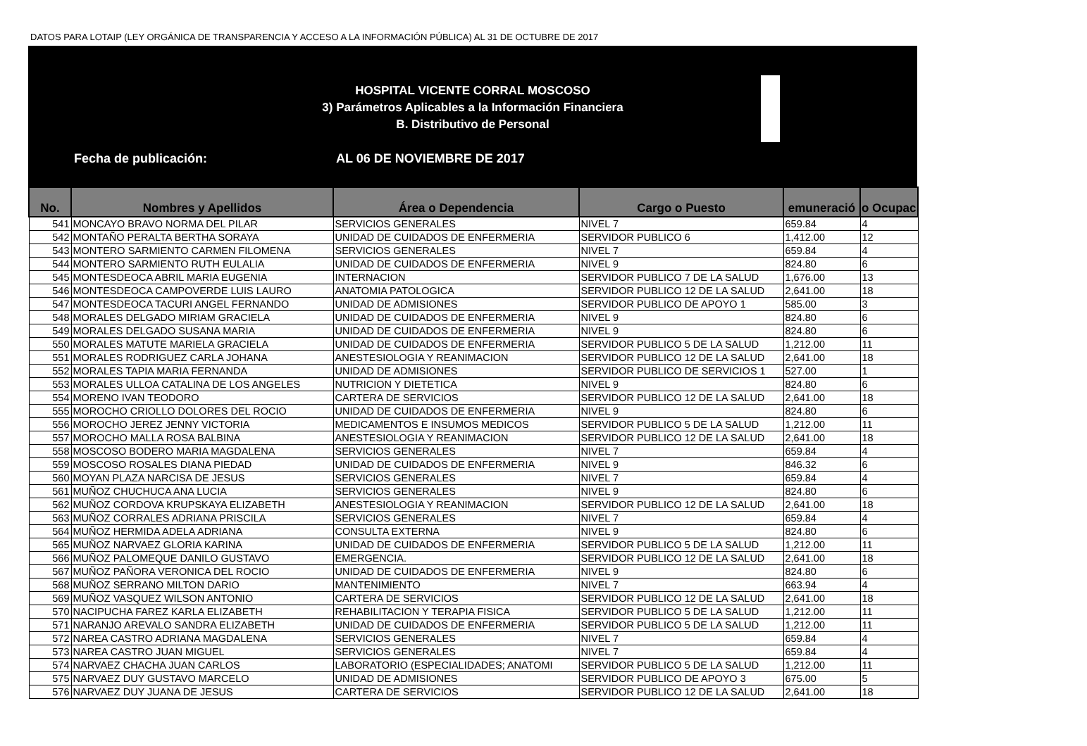DATOS PARA LOTAIP (LEY ORGÁNICA DE TRANSPARENCIA Y ACCESO A LA INFORMACIÓN PÚBLICA) AL 31 DE OCTUBRE DE 2017
HOSPITAL VICENTE CORRAL MOSCOSO
3) Parámetros Aplicables a la Información Financiera
B. Distributivo de Personal
Fecha de publicación: AL 06 DE NOVIEMBRE DE 2017
| No. | Nombres y Apellidos | Área o Dependencia | Cargo o Puesto | emuneració | o Ocupac |
| --- | --- | --- | --- | --- | --- |
| 541 | MONCAYO BRAVO NORMA DEL PILAR | SERVICIOS GENERALES | NIVEL 7 | 659.84 | 4 |
| 542 | MONTAÑO PERALTA BERTHA SORAYA | UNIDAD DE CUIDADOS DE ENFERMERIA | SERVIDOR PUBLICO 6 | 1,412.00 | 12 |
| 543 | MONTERO SARMIENTO CARMEN FILOMENA | SERVICIOS GENERALES | NIVEL 7 | 659.84 | 4 |
| 544 | MONTERO SARMIENTO RUTH EULALIA | UNIDAD DE CUIDADOS DE ENFERMERIA | NIVEL 9 | 824.80 | 6 |
| 545 | MONTESDEOCA ABRIL MARIA EUGENIA | INTERNACION | SERVIDOR PUBLICO 7 DE LA SALUD | 1,676.00 | 13 |
| 546 | MONTESDEOCA CAMPOVERDE LUIS LAURO | ANATOMIA PATOLOGICA | SERVIDOR PUBLICO 12 DE LA SALUD | 2,641.00 | 18 |
| 547 | MONTESDEOCA TACURI ANGEL FERNANDO | UNIDAD DE ADMISIONES | SERVIDOR PUBLICO DE APOYO 1 | 585.00 | 3 |
| 548 | MORALES DELGADO MIRIAM GRACIELA | UNIDAD DE CUIDADOS DE ENFERMERIA | NIVEL 9 | 824.80 | 6 |
| 549 | MORALES DELGADO SUSANA MARIA | UNIDAD DE CUIDADOS DE ENFERMERIA | NIVEL 9 | 824.80 | 6 |
| 550 | MORALES MATUTE MARIELA GRACIELA | UNIDAD DE CUIDADOS DE ENFERMERIA | SERVIDOR PUBLICO 5 DE LA SALUD | 1,212.00 | 11 |
| 551 | MORALES RODRIGUEZ CARLA JOHANA | ANESTESIOLOGIA Y REANIMACION | SERVIDOR PUBLICO 12 DE LA SALUD | 2,641.00 | 18 |
| 552 | MORALES TAPIA MARIA FERNANDA | UNIDAD DE ADMISIONES | SERVIDOR PUBLICO DE SERVICIOS 1 | 527.00 | 1 |
| 553 | MORALES ULLOA CATALINA DE LOS ANGELES | NUTRICION Y DIETETICA | NIVEL 9 | 824.80 | 6 |
| 554 | MORENO IVAN TEODORO | CARTERA DE SERVICIOS | SERVIDOR PUBLICO 12 DE LA SALUD | 2,641.00 | 18 |
| 555 | MOROCHO CRIOLLO DOLORES DEL ROCIO | UNIDAD DE CUIDADOS DE ENFERMERIA | NIVEL 9 | 824.80 | 6 |
| 556 | MOROCHO JEREZ JENNY VICTORIA | MEDICAMENTOS E INSUMOS MEDICOS | SERVIDOR PUBLICO 5 DE LA SALUD | 1,212.00 | 11 |
| 557 | MOROCHO MALLA ROSA BALBINA | ANESTESIOLOGIA Y REANIMACION | SERVIDOR PUBLICO 12 DE LA SALUD | 2,641.00 | 18 |
| 558 | MOSCOSO BODERO MARIA MAGDALENA | SERVICIOS GENERALES | NIVEL 7 | 659.84 | 4 |
| 559 | MOSCOSO ROSALES DIANA PIEDAD | UNIDAD DE CUIDADOS DE ENFERMERIA | NIVEL 9 | 846.32 | 6 |
| 560 | MOYAN PLAZA NARCISA DE JESUS | SERVICIOS GENERALES | NIVEL 7 | 659.84 | 4 |
| 561 | MUÑOZ CHUCHUCA ANA LUCIA | SERVICIOS GENERALES | NIVEL 9 | 824.80 | 6 |
| 562 | MUÑOZ CORDOVA KRUPSKAYA ELIZABETH | ANESTESIOLOGIA Y REANIMACION | SERVIDOR PUBLICO 12 DE LA SALUD | 2,641.00 | 18 |
| 563 | MUÑOZ CORRALES ADRIANA PRISCILA | SERVICIOS GENERALES | NIVEL 7 | 659.84 | 4 |
| 564 | MUÑOZ HERMIDA ADELA ADRIANA | CONSULTA EXTERNA | NIVEL 9 | 824.80 | 6 |
| 565 | MUÑOZ NARVAEZ GLORIA KARINA | UNIDAD DE CUIDADOS DE ENFERMERIA | SERVIDOR PUBLICO 5 DE LA SALUD | 1,212.00 | 11 |
| 566 | MUÑOZ PALOMEQUE DANILO GUSTAVO | EMERGENCIA. | SERVIDOR PUBLICO 12 DE LA SALUD | 2,641.00 | 18 |
| 567 | MUÑOZ PAÑORA VERONICA DEL ROCIO | UNIDAD DE CUIDADOS DE ENFERMERIA | NIVEL 9 | 824.80 | 6 |
| 568 | MUÑOZ SERRANO MILTON DARIO | MANTENIMIENTO | NIVEL 7 | 663.94 | 4 |
| 569 | MUÑOZ VASQUEZ WILSON ANTONIO | CARTERA DE SERVICIOS | SERVIDOR PUBLICO 12 DE LA SALUD | 2,641.00 | 18 |
| 570 | NACIPUCHA FAREZ KARLA ELIZABETH | REHABILITACION Y TERAPIA FISICA | SERVIDOR PUBLICO 5 DE LA SALUD | 1,212.00 | 11 |
| 571 | NARANJO AREVALO SANDRA ELIZABETH | UNIDAD DE CUIDADOS DE ENFERMERIA | SERVIDOR PUBLICO 5 DE LA SALUD | 1,212.00 | 11 |
| 572 | NAREA CASTRO ADRIANA MAGDALENA | SERVICIOS GENERALES | NIVEL 7 | 659.84 | 4 |
| 573 | NAREA CASTRO JUAN MIGUEL | SERVICIOS GENERALES | NIVEL 7 | 659.84 | 4 |
| 574 | NARVAEZ CHACHA JUAN CARLOS | LABORATORIO (ESPECIALIDADES; ANATOMI | SERVIDOR PUBLICO 5 DE LA SALUD | 1,212.00 | 11 |
| 575 | NARVAEZ DUY GUSTAVO MARCELO | UNIDAD DE ADMISIONES | SERVIDOR PUBLICO DE APOYO 3 | 675.00 | 5 |
| 576 | NARVAEZ DUY JUANA DE JESUS | CARTERA DE SERVICIOS | SERVIDOR PUBLICO 12 DE LA SALUD | 2,641.00 | 18 |